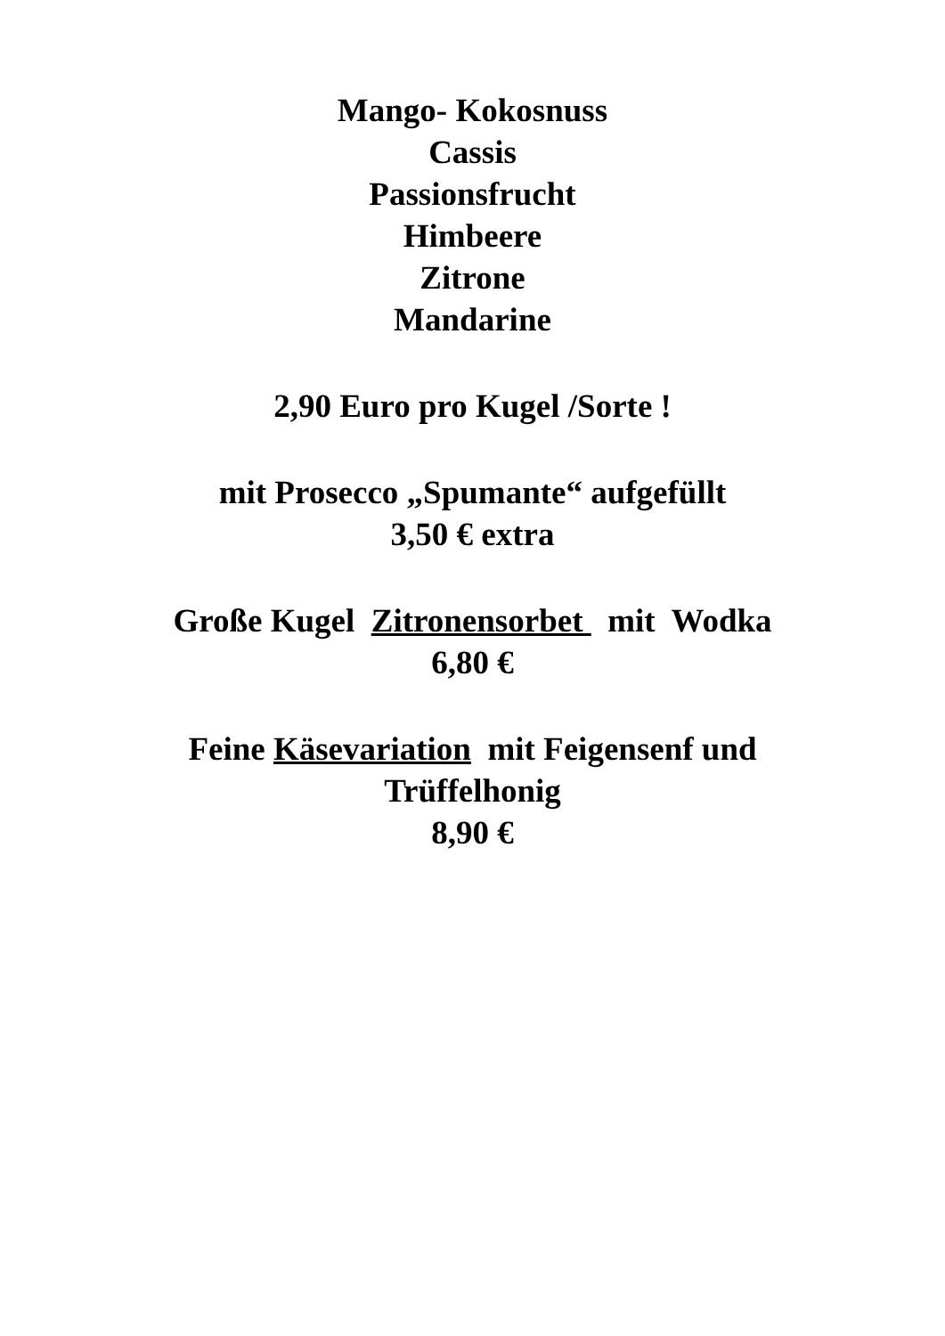Mango- Kokosnuss
Cassis
Passionsfrucht
Himbeere
Zitrone
Mandarine
2,90 Euro pro Kugel /Sorte !
mit Prosecco „Spumante“ aufgefüllt
3,50 € extra
Große Kugel Zitronensorbet mit Wodka
6,80 €
Feine Käsevariation mit Feigensenf und
Trüffelhonig
8,90 €